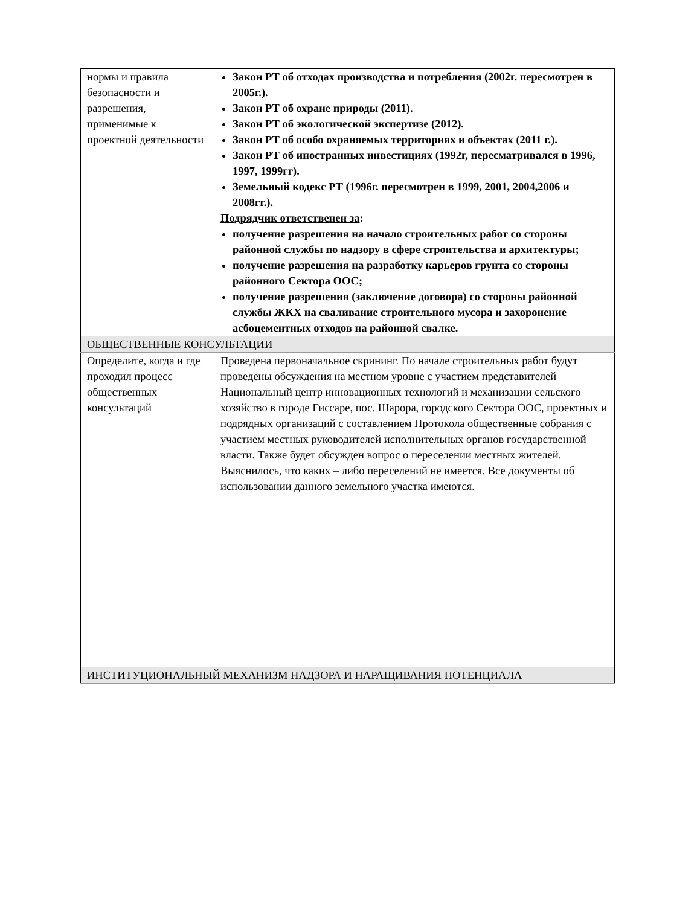| нормы и правила безопасности и разрешения, применимые к проектной деятельности | Закон РТ об отходах производства и потребления (2002г. пересмотрен в 2005г.). Закон РТ об охране природы (2011). Закон РТ об экологической экспертизе (2012). Закон РТ об особо охраняемых территориях и объектах (2011 г.). Закон РТ об иностранных инвестициях (1992г, пересматривался в 1996, 1997, 1999гг). Земельный кодекс РТ (1996г. пересмотрен в 1999, 2001, 2004,2006 и 2008гг.). Подрядчик ответственен за : получение разрешения на начало строительных работ со стороны районной службы по надзору в сфере строительства и архитектуры; получение разрешения на разработку карьеров грунта со стороны районного Сектора ООС; получение разрешения (заключение договора) со стороны районной службы ЖКХ на сваливание строительного мусора и захоронение асбоцементных отходов на районной свалке. |
| ОБЩЕСТВЕННЫЕ КОНСУЛЬТАЦИИ | |
| Определите, когда и где проходил процесс общественных консультаций | Проведена первоначальное скрининг. По начале строительных работ будут проведены обсуждения на местном уровне с участием представителей Национальный центр инновационных технологий и механизации сельского хозяйство в городе Гиссаре, пос. Шарора, городского Сектора ООС, проектных и подрядных организаций с составлением Протокола общественные собрания с участием местных руководителей исполнительных органов государственной власти. Также будет обсужден вопрос о переселении местных жителей. Выяснилось, что каких – либо переселений не имеется. Все документы об использовании данного земельного участка имеются. |
| ИНСТИТУЦИОНАЛЬНЫЙ МЕХАНИЗМ НАДЗОРА И НАРАЩИВАНИЯ ПОТЕНЦИАЛА | |